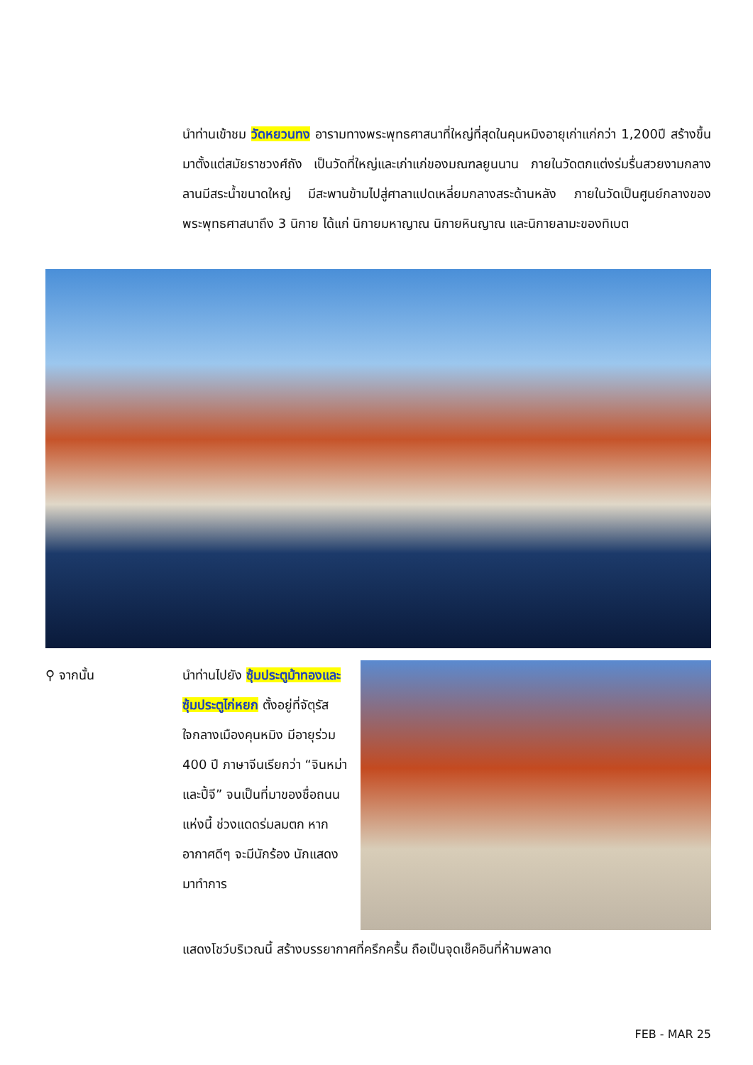นำท่านเข้าชม วัดหยวนทง อารามทางพระพุทธศาสนาที่ใหญ่ที่สุดในคุนหมิงอายุเก่าแก่กว่า 1,200ปี สร้างขึ้นมาตั้งแต่สมัยราชวงศ์ถัง เป็นวัดที่ใหญ่และเก่าแก่ของมณฑลยูนนาน ภายในวัดตกแต่งร่มรื่นสวยงามกลางลานมีสระน้ำขนาดใหญ่ มีสะพานข้ามไปสู่ศาลาแปดเหลี่ยมกลางสระด้านหลัง ภายในวัดเป็นศูนย์กลางของพระพุทธศาสนาถึง 3 นิกาย ได้แก่ นิกายมหาญาณ นิกายหินญาณ และนิกายลามะของทิเบต
⚲ จากนั้น นำท่านไปยัง ซุ้มประตูม้าทองและซุ้มประตูไก่หยก ตั้งอยู่ที่จัตุรัสใจกลางเมืองคุนหมิง มีอายุร่วม 400 ปี ภาษาจีนเรียกว่า “จินหม่าและปี้จี” จนเป็นที่มาของชื่อถนนแห่งนี้ ช่วงแดดร่มลมตก หากอากาศดีๆ จะมีนักร้อง นักแสดง มาทำการ
แสดงโชว์บริเวณนี้ สร้างบรรยากาศที่ครึกครื้น ถือเป็นจุดเช็คอินที่ห้ามพลาด
FEB - MAR 25